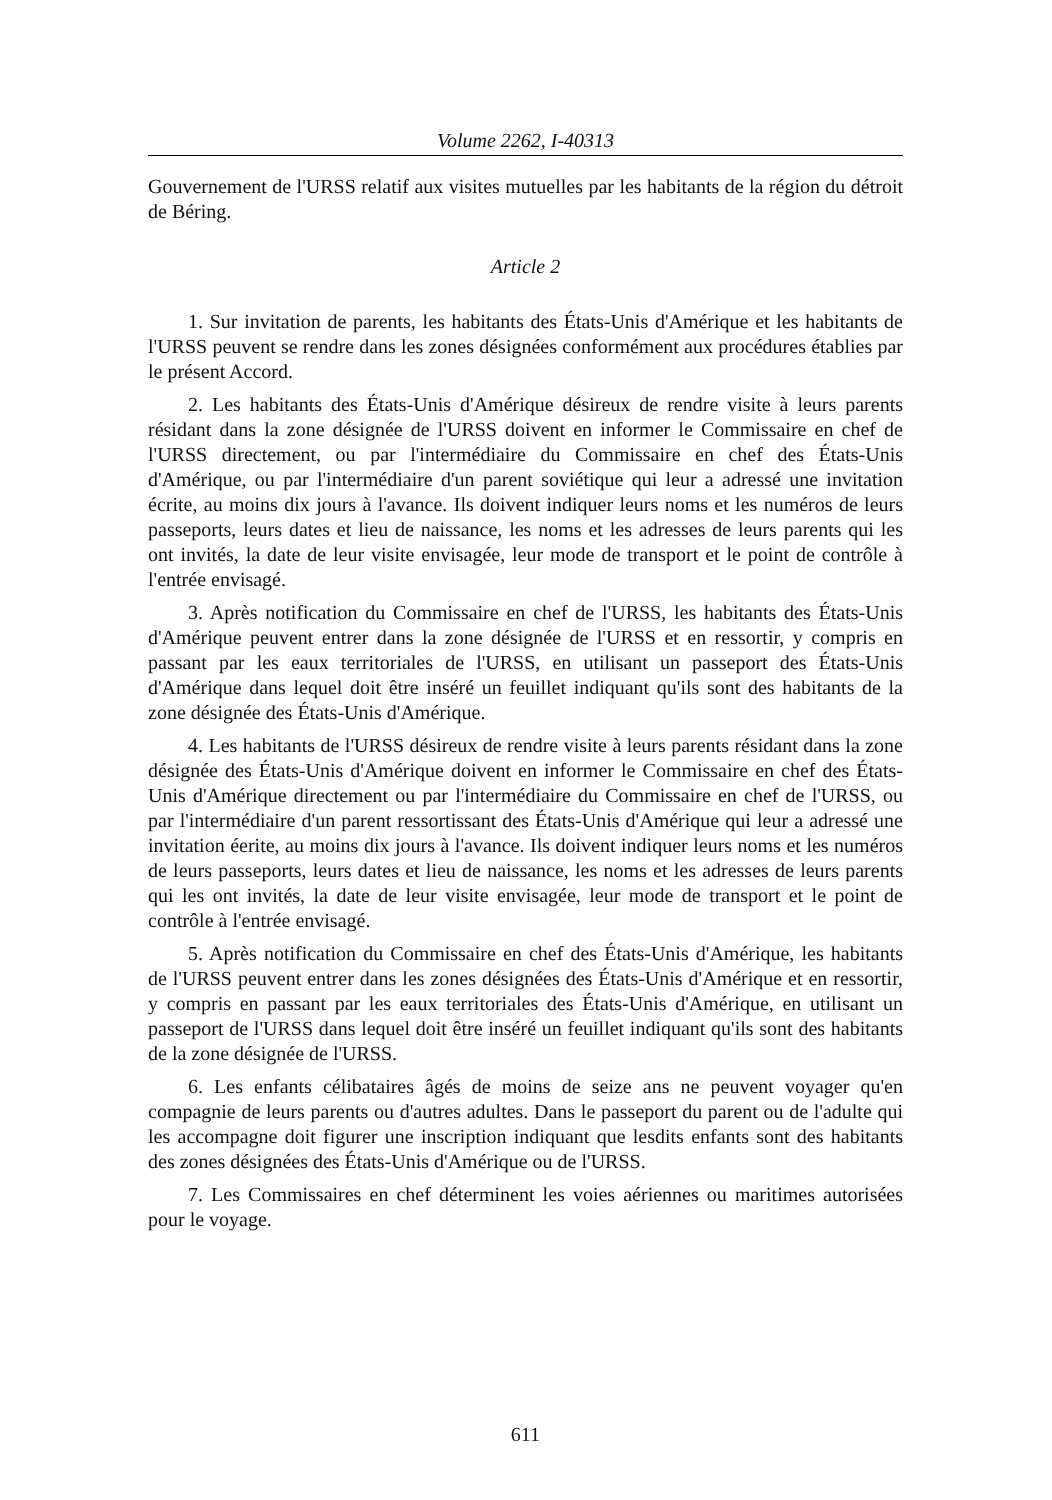Volume 2262, I-40313
Gouvernement de l'URSS relatif aux visites mutuelles par les habitants de la région du détroit de Béring.
Article 2
1. Sur invitation de parents, les habitants des États-Unis d'Amérique et les habitants de l'URSS peuvent se rendre dans les zones désignées conformément aux procédures établies par le présent Accord.
2. Les habitants des États-Unis d'Amérique désireux de rendre visite à leurs parents résidant dans la zone désignée de l'URSS doivent en informer le Commissaire en chef de l'URSS directement, ou par l'intermédiaire du Commissaire en chef des États-Unis d'Amérique, ou par l'intermédiaire d'un parent soviétique qui leur a adressé une invitation écrite, au moins dix jours à l'avance. Ils doivent indiquer leurs noms et les numéros de leurs passeports, leurs dates et lieu de naissance, les noms et les adresses de leurs parents qui les ont invités, la date de leur visite envisagée, leur mode de transport et le point de contrôle à l'entrée envisagé.
3. Après notification du Commissaire en chef de l'URSS, les habitants des États-Unis d'Amérique peuvent entrer dans la zone désignée de l'URSS et en ressortir, y compris en passant par les eaux territoriales de l'URSS, en utilisant un passeport des États-Unis d'Amérique dans lequel doit être inséré un feuillet indiquant qu'ils sont des habitants de la zone désignée des États-Unis d'Amérique.
4. Les habitants de l'URSS désireux de rendre visite à leurs parents résidant dans la zone désignée des États-Unis d'Amérique doivent en informer le Commissaire en chef des États-Unis d'Amérique directement ou par l'intermédiaire du Commissaire en chef de l'URSS, ou par l'intermédiaire d'un parent ressortissant des États-Unis d'Amérique qui leur a adressé une invitation éerite, au moins dix jours à l'avance. Ils doivent indiquer leurs noms et les numéros de leurs passeports, leurs dates et lieu de naissance, les noms et les adresses de leurs parents qui les ont invités, la date de leur visite envisagée, leur mode de transport et le point de contrôle à l'entrée envisagé.
5. Après notification du Commissaire en chef des États-Unis d'Amérique, les habitants de l'URSS peuvent entrer dans les zones désignées des États-Unis d'Amérique et en ressortir, y compris en passant par les eaux territoriales des États-Unis d'Amérique, en utilisant un passeport de l'URSS dans lequel doit être inséré un feuillet indiquant qu'ils sont des habitants de la zone désignée de l'URSS.
6. Les enfants célibataires âgés de moins de seize ans ne peuvent voyager qu'en compagnie de leurs parents ou d'autres adultes. Dans le passeport du parent ou de l'adulte qui les accompagne doit figurer une inscription indiquant que lesdits enfants sont des habitants des zones désignées des États-Unis d'Amérique ou de l'URSS.
7. Les Commissaires en chef déterminent les voies aériennes ou maritimes autorisées pour le voyage.
611